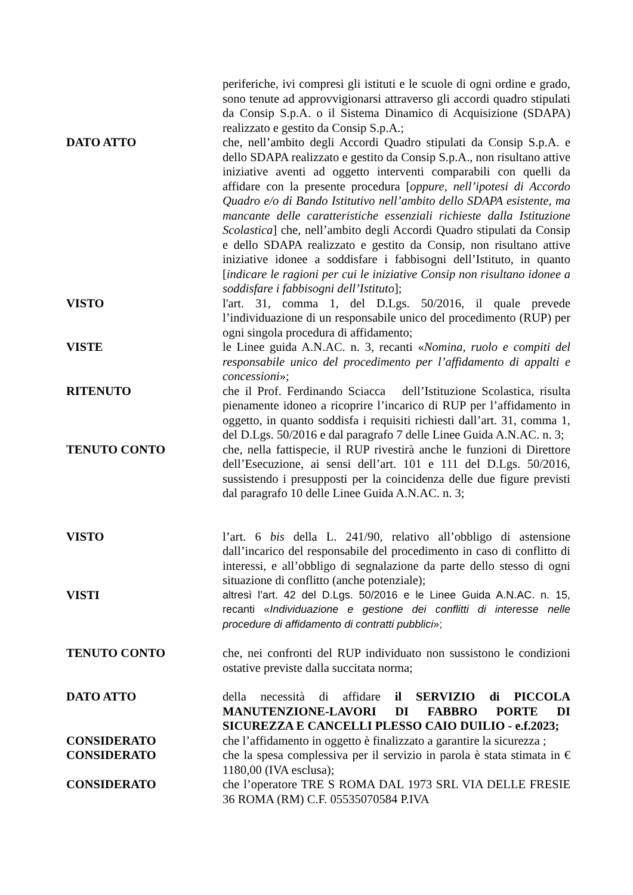periferiche, ivi compresi gli istituti e le scuole di ogni ordine e grado, sono tenute ad approvvigionarsi attraverso gli accordi quadro stipulati da Consip S.p.A. o il Sistema Dinamico di Acquisizione (SDAPA) realizzato e gestito da Consip S.p.A.;
DATO ATTO che, nell’ambito degli Accordi Quadro stipulati da Consip S.p.A. e dello SDAPA realizzato e gestito da Consip S.p.A., non risultano attive iniziative aventi ad oggetto interventi comparabili con quelli da affidare con la presente procedura [oppure, nell’ipotesi di Accordo Quadro e/o di Bando Istitutivo nell’ambito dello SDAPA esistente, ma mancante delle caratteristiche essenziali richieste dalla Istituzione Scolastica] che, nell’ambito degli Accordi Quadro stipulati da Consip e dello SDAPA realizzato e gestito da Consip, non risultano attive iniziative idonee a soddisfare i fabbisogni dell’Istituto, in quanto [indicare le ragioni per cui le iniziative Consip non risultano idonee a soddisfare i fabbisogni dell’Istituto];
VISTO l'art. 31, comma 1, del D.Lgs. 50/2016, il quale prevede l’individuazione di un responsabile unico del procedimento (RUP) per ogni singola procedura di affidamento;
VISTE le Linee guida A.N.AC. n. 3, recanti «Nomina, ruolo e compiti del responsabile unico del procedimento per l’affidamento di appalti e concessioni»;
RITENUTO che il Prof. Ferdinando Sciacca dell’Istituzione Scolastica, risulta pienamente idoneo a ricoprire l’incarico di RUP per l’affidamento in oggetto, in quanto soddisfa i requisiti richiesti dall’art. 31, comma 1, del D.Lgs. 50/2016 e dal paragrafo 7 delle Linee Guida A.N.AC. n. 3;
TENUTO CONTO che, nella fattispecie, il RUP rivestirà anche le funzioni di Direttore dell’Esecuzione, ai sensi dell’art. 101 e 111 del D.Lgs. 50/2016, sussistendo i presupposti per la coincidenza delle due figure previsti dal paragrafo 10 delle Linee Guida A.N.AC. n. 3;
VISTO l’art. 6 bis della L. 241/90, relativo all’obbligo di astensione dall’incarico del responsabile del procedimento in caso di conflitto di interessi, e all’obbligo di segnalazione da parte dello stesso di ogni situazione di conflitto (anche potenziale);
VISTI altresì l’art. 42 del D.Lgs. 50/2016 e le Linee Guida A.N.AC. n. 15, recanti «Individuazione e gestione dei conflitti di interesse nelle procedure di affidamento di contratti pubblici»;
TENUTO CONTO che, nei confronti del RUP individuato non sussistono le condizioni ostative previste dalla succitata norma;
DATO ATTO della necessità di affidare il SERVIZIO di PICCOLA MANUTENZIONE-LAVORI DI FABBRO PORTE DI SICUREZZA E CANCELLI PLESSO CAIO DUILIO - e.f.2023;
CONSIDERATO che l’affidamento in oggetto è finalizzato a garantire la sicurezza ;
CONSIDERATO che la spesa complessiva per il servizio in parola è stata stimata in € 1180,00 (IVA esclusa);
CONSIDERATO che l’operatore TRE S ROMA DAL 1973 SRL VIA DELLE FRESIE 36 ROMA (RM) C.F. 05535070584 P.IVA